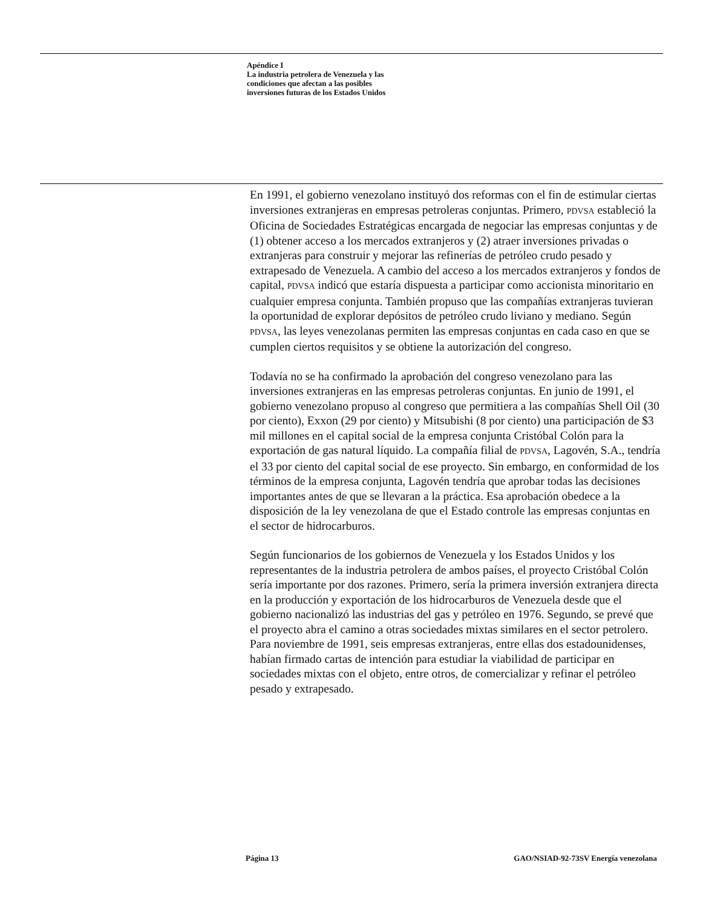Apéndice I
La industria petrolera de Venezuela y las
condiciones que afectan a las posibles
inversiones futuras de los Estados Unidos
En 1991, el gobierno venezolano instituyó dos reformas con el fin de estimular ciertas inversiones extranjeras en empresas petroleras conjuntas. Primero, PDVSA estableció la Oficina de Sociedades Estratégicas encargada de negociar las empresas conjuntas y de (1) obtener acceso a los mercados extranjeros y (2) atraer inversiones privadas o extranjeras para construir y mejorar las refinerías de petróleo crudo pesado y extrapesado de Venezuela. A cambio del acceso a los mercados extranjeros y fondos de capital, PDVSA indicó que estaría dispuesta a participar como accionista minoritario en cualquier empresa conjunta. También propuso que las compañías extranjeras tuvieran la oportunidad de explorar depósitos de petróleo crudo liviano y mediano. Según PDVSA, las leyes venezolanas permiten las empresas conjuntas en cada caso en que se cumplen ciertos requisitos y se obtiene la autorización del congreso.
Todavía no se ha confirmado la aprobación del congreso venezolano para las inversiones extranjeras en las empresas petroleras conjuntas. En junio de 1991, el gobierno venezolano propuso al congreso que permitiera a las compañías Shell Oil (30 por ciento), Exxon (29 por ciento) y Mitsubishi (8 por ciento) una participación de $3 mil millones en el capital social de la empresa conjunta Cristóbal Colón para la exportación de gas natural líquido. La compañía filial de PDVSA, Lagovén, S.A., tendría el 33 por ciento del capital social de ese proyecto. Sin embargo, en conformidad de los términos de la empresa conjunta, Lagovén tendría que aprobar todas las decisiones importantes antes de que se llevaran a la práctica. Esa aprobación obedece a la disposición de la ley venezolana de que el Estado controle las empresas conjuntas en el sector de hidrocarburos.
Según funcionarios de los gobiernos de Venezuela y los Estados Unidos y los representantes de la industria petrolera de ambos países, el proyecto Cristóbal Colón sería importante por dos razones. Primero, sería la primera inversión extranjera directa en la producción y exportación de los hidrocarburos de Venezuela desde que el gobierno nacionalizó las industrias del gas y petróleo en 1976. Segundo, se prevé que el proyecto abra el camino a otras sociedades mixtas similares en el sector petrolero. Para noviembre de 1991, seis empresas extranjeras, entre ellas dos estadounidenses, habían firmado cartas de intención para estudiar la viabilidad de participar en sociedades mixtas con el objeto, entre otros, de comercializar y refinar el petróleo pesado y extrapesado.
Página 13 GAO/NSIAD-92-73SV Energía venezolana